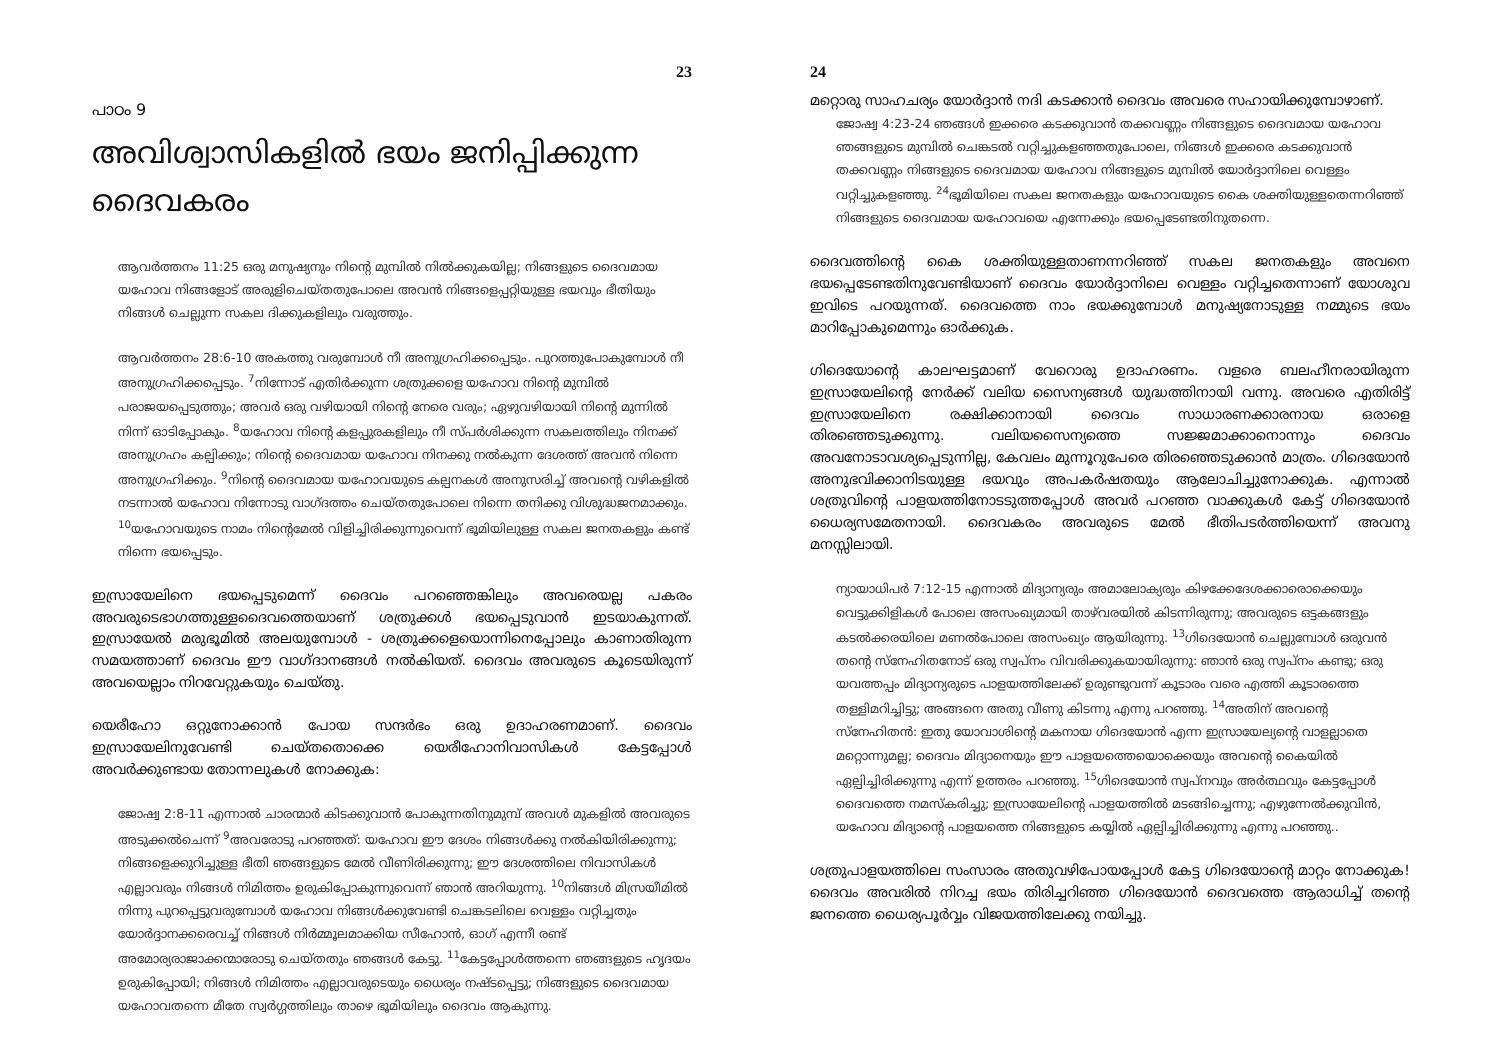23
പാഠം 9
അവിശ്വാസികളിൽ ഭയം ജനിപ്പിക്കുന്ന ദൈവകരം
ആവർത്തനം 11:25 ഒരു മനുഷ്യനും നിന്റെ മുമ്പിൽ നിൽക്കുകയില്ല; നിങ്ങളുടെ ദൈവമായ യഹോവ നിങ്ങളോട് അരുളിചെയ്തതുപോലെ അവൻ നിങ്ങളെപ്പറ്റിയുള്ള ഭയവും ഭീതിയും നിങ്ങൾ ചെല്ലുന്ന സകല ദിക്കുകളിലും വരുത്തും.
ആവർത്തനം 28:6-10 അകത്തു വരുമ്പോൾ നീ അനുഗ്രഹിക്കപ്പെടും. പുറത്തുപോകുമ്പോൾ നീ അനുഗ്രഹിക്കപ്പെടും. <sup>7</sup>നിന്നോട് എതിർക്കുന്ന ശത്രുക്കളെ യഹോവ നിന്റെ മുമ്പിൽ പരാജയപ്പെടുത്തും; അവർ ഒരു വഴിയായി നിന്റെ നേരെ വരും; ഏഴുവഴിയായി നിന്റെ മുന്നിൽ നിന്ന് ഓടിപ്പോകും. <sup>8</sup>യഹോവ നിന്റെ കളപ്പുരകളിലും നീ സ്പർശിക്കുന്ന സകലത്തിലും നിനക്ക് അനുഗ്രഹം കല്പിക്കും; നിന്റെ ദൈവമായ യഹോവ നിനക്കു നൽകുന്ന ദേശത്ത് അവൻ നിന്നെ അനുഗ്രഹിക്കും. <sup>9</sup>നിന്റെ ദൈവമായ യഹോവയുടെ കല്പനകൾ അനുസരിച്ച് അവന്റെ വഴികളിൽ നടന്നാൽ യഹോവ നിന്നോടു വാഗ്ദത്തം ചെയ്തതുപോലെ നിന്നെ തനിക്കു വിശുദ്ധജനമാക്കും. <sup>10</sup>യഹോവയുടെ നാമം നിന്റെമേൽ വിളിച്ചിരിക്കുന്നുവെന്ന് ഭൂമിയിലുള്ള സകല ജനതകളും കണ്ട് നിന്നെ ഭയപ്പെടും.
ഇസ്രായേലിനെ ഭയപ്പെടുമെന്ന് ദൈവം പറഞ്ഞെങ്കിലും അവരെയല്ല പകരം അവരുടെഭാഗത്തുള്ളദൈവത്തെയാണ് ശത്രുക്കൾ ഭയപ്പെടുവാൻ ഇടയാകുന്നത്. ഇസ്രായേൽ മരുഭൂമിൽ അലയുമ്പോൾ - ശത്രുക്കളെയൊന്നിനെപ്പോലും കാണാതിരുന്ന സമയത്താണ് ദൈവം ഈ വാഗ്ദാനങ്ങൾ നൽകിയത്. ദൈവം അവരുടെ കൂടെയിരുന്ന് അവയെല്ലാം നിറവേറ്റുകയും ചെയ്തു.
യെരീഹോ ഒറ്റുനോക്കാൻ പോയ സന്ദർഭം ഒരു ഉദാഹരണമാണ്. ദൈവം ഇസ്രായേലിനുവേണ്ടി ചെയ്തതൊക്കെ യെരീഹോനിവാസികൾ കേട്ടപ്പോൾ അവർക്കുണ്ടായ തോന്നലുകൾ നോക്കുക:
ജോഷ്വ 2:8-11 എന്നാൽ ചാരന്മാർ കിടക്കുവാൻ പോകുന്നതിനുമുമ്പ് അവൾ മുകളിൽ അവരുടെ അടുക്കൽചെന്ന് <sup>9</sup>അവരോടു പറഞ്ഞത്: യഹോവ ഈ ദേശം നിങ്ങൾക്കു നൽകിയിരിക്കുന്നു; നിങ്ങളെക്കുറിച്ചുള്ള ഭീതി ഞങ്ങളുടെ മേൽ വീണിരിക്കുന്നു; ഈ ദേശത്തിലെ നിവാസികൾ എല്ലാവരും നിങ്ങൾ നിമിത്തം ഉരുകിപ്പോകുന്നുവെന്ന് ഞാൻ അറിയുന്നു. <sup>10</sup>നിങ്ങൾ മിസ്രയീമിൽ നിന്നു പുറപ്പെട്ടുവരുമ്പോൾ യഹോവ നിങ്ങൾക്കുവേണ്ടി ചെങ്കടലിലെ വെള്ളം വറ്റിച്ചതും യോർദ്ദാനക്കരെവച്ച് നിങ്ങൾ നിർമ്മൂലമാക്കിയ സീഹോൻ, ഓഗ് എന്നീ രണ്ട് അമോര്യരാജാക്കന്മാരോടു ചെയ്തതും ഞങ്ങൾ കേട്ടു. <sup>11</sup>കേട്ടപ്പോൾത്തന്നെ ഞങ്ങളുടെ ഹൃദയം ഉരുകിപ്പോയി; നിങ്ങൾ നിമിത്തം എല്ലാവരുടെയും ധൈര്യം നഷ്ടപ്പെട്ടു; നിങ്ങളുടെ ദൈവമായ യഹോവതന്നെ മീതേ സ്വർഗ്ഗത്തിലും താഴെ ഭൂമിയിലും ദൈവം ആകുന്നു.
24
മറ്റൊരു സാഹചര്യം യോർദ്ദാൻ നദി കടക്കാൻ ദൈവം അവരെ സഹായിക്കുമ്പോഴാണ്.
ജോഷ്വ 4:23-24 ഞങ്ങൾ ഇക്കരെ കടക്കുവാൻ തക്കവണ്ണം നിങ്ങളുടെ ദൈവമായ യഹോവ ഞങ്ങളുടെ മുമ്പിൽ ചെങ്കടൽ വറ്റിച്ചുകളഞ്ഞതുപോലെ, നിങ്ങൾ ഇക്കരെ കടക്കുവാൻ തക്കവണ്ണം നിങ്ങളുടെ ദൈവമായ യഹോവ നിങ്ങളുടെ മുമ്പിൽ യോർദ്ദാനിലെ വെള്ളം വറ്റിച്ചുകളഞ്ഞു. <sup>24</sup>ഭൂമിയിലെ സകല ജനതകളും യഹോവയുടെ കൈ ശക്തിയുള്ളതെന്നറിഞ്ഞ് നിങ്ങളുടെ ദൈവമായ യഹോവയെ എന്നേക്കും ഭയപ്പെടേണ്ടതിനുതന്നെ.
ദൈവത്തിന്റെ കൈ ശക്തിയുള്ളതാണന്നറിഞ്ഞ് സകല ജനതകളും അവനെ ഭയപ്പെടേണ്ടതിനുവേണ്ടിയാണ് ദൈവം യോർദ്ദാനിലെ വെള്ളം വറ്റിച്ചതെന്നാണ് യോശുവ ഇവിടെ പറയുന്നത്. ദൈവത്തെ നാം ഭയക്കുമ്പോൾ മനുഷ്യനോടുള്ള നമ്മുടെ ഭയം മാറിപ്പോകുമെന്നും ഓർക്കുക.
ഗിദെയോന്റെ കാലഘട്ടമാണ് വേറൊരു ഉദാഹരണം. വളരെ ബലഹീനരായിരുന്ന ഇസ്രായേലിന്റെ നേർക്ക് വലിയ സൈന്യങ്ങൾ യുദ്ധത്തിനായി വന്നു. അവരെ എതിരിട്ട് ഇസ്രായേലിനെ രക്ഷിക്കാനായി ദൈവം സാധാരണക്കാരനായ ഒരാളെ തിരഞ്ഞെടുക്കുന്നു. വലിയസൈന്യത്തെ സജ്ജമാക്കാനൊന്നും ദൈവം അവനോടാവശ്യപ്പെടുന്നില്ല, കേവലം മുന്നൂറുപേരെ തിരഞ്ഞെടുക്കാൻ മാത്രം. ഗിദെയോൻ അനുഭവിക്കാനിടയുള്ള ഭയവും അപകർഷതയും ആലോചിച്ചുനോക്കുക. എന്നാൽ ശത്രുവിന്റെ പാളയത്തിനോടടുത്തപ്പോൾ അവർ പറഞ്ഞ വാക്കുകൾ കേട്ട് ഗിദെയോൻ ധൈര്യസമേതനായി. ദൈവകരം അവരുടെ മേൽ ഭീതിപടർത്തിയെന്ന് അവനു മനസ്സിലായി.
ന്യായാധിപർ 7:12-15 എന്നാൽ മിദ്യാന്യരും അമാലോക്യരും കിഴക്കേദേശക്കാരൊക്കെയും വെട്ടുക്കിളികൾ പോലെ അസംഖ്യമായി താഴ്‌വരയിൽ കിടന്നിരുന്നു; അവരുടെ ഒട്ടകങ്ങളും കടൽക്കരയിലെ മണൽപോലെ അസംഖ്യം ആയിരുന്നു. <sup>13</sup>ഗിദെയോൻ ചെല്ലുമ്പോൾ ഒരുവൻ തന്റെ സ്നേഹിതനോട് ഒരു സ്വപ്നം വിവരിക്കുകയായിരുന്നു: ഞാൻ ഒരു സ്വപ്നം കണ്ടു; ഒരു യവത്തപ്പം മിദ്യാന്യരുടെ പാളയത്തിലേക്ക് ഉരുണ്ടുവന്ന് കൂടാരം വരെ എത്തി കൂടാരത്തെ തള്ളിമറിച്ചിട്ടു; അങ്ങനെ അതു വീണു കിടന്നു എന്നു പറഞ്ഞു. <sup>14</sup>അതിന് അവന്റെ സ്നേഹിതൻ: ഇതു യോവാശിന്റെ മകനായ ഗിദെയോൻ എന്ന ഇസ്രായേല്യന്റെ വാളല്ലാതെ മറ്റൊന്നുമല്ല; ദൈവം മിദ്യാനെയും ഈ പാളയത്തെയൊക്കെയും അവന്റെ കൈയിൽ ഏല്പിച്ചിരിക്കുന്നു എന്ന് ഉത്തരം പറഞ്ഞു. <sup>15</sup>ഗിദെയോൻ സ്വപ്നവും അർത്ഥവും കേട്ടപ്പോൾ ദൈവത്തെ നമസ്കരിച്ചു; ഇസ്രായേലിന്റെ പാളയത്തിൽ മടങ്ങിച്ചെന്നു; എഴുന്നേൽക്കുവിൻ, യഹോവ മിദ്യാന്റെ പാളയത്തെ നിങ്ങളുടെ കയ്യിൽ ഏല്പിച്ചിരിക്കുന്നു എന്നു പറഞ്ഞു..
ശത്രുപാളയത്തിലെ സംസാരം അതുവഴിപോയപ്പോൾ കേട്ട ഗിദെയോന്റെ മാറ്റം നോക്കുക! ദൈവം അവരിൽ നിറച്ച ഭയം തിരിച്ചറിഞ്ഞ ഗിദെയോൻ ദൈവത്തെ ആരാധിച്ച് തന്റെ ജനത്തെ ധൈര്യപൂർവ്വം വിജയത്തിലേക്കു നയിച്ചു.